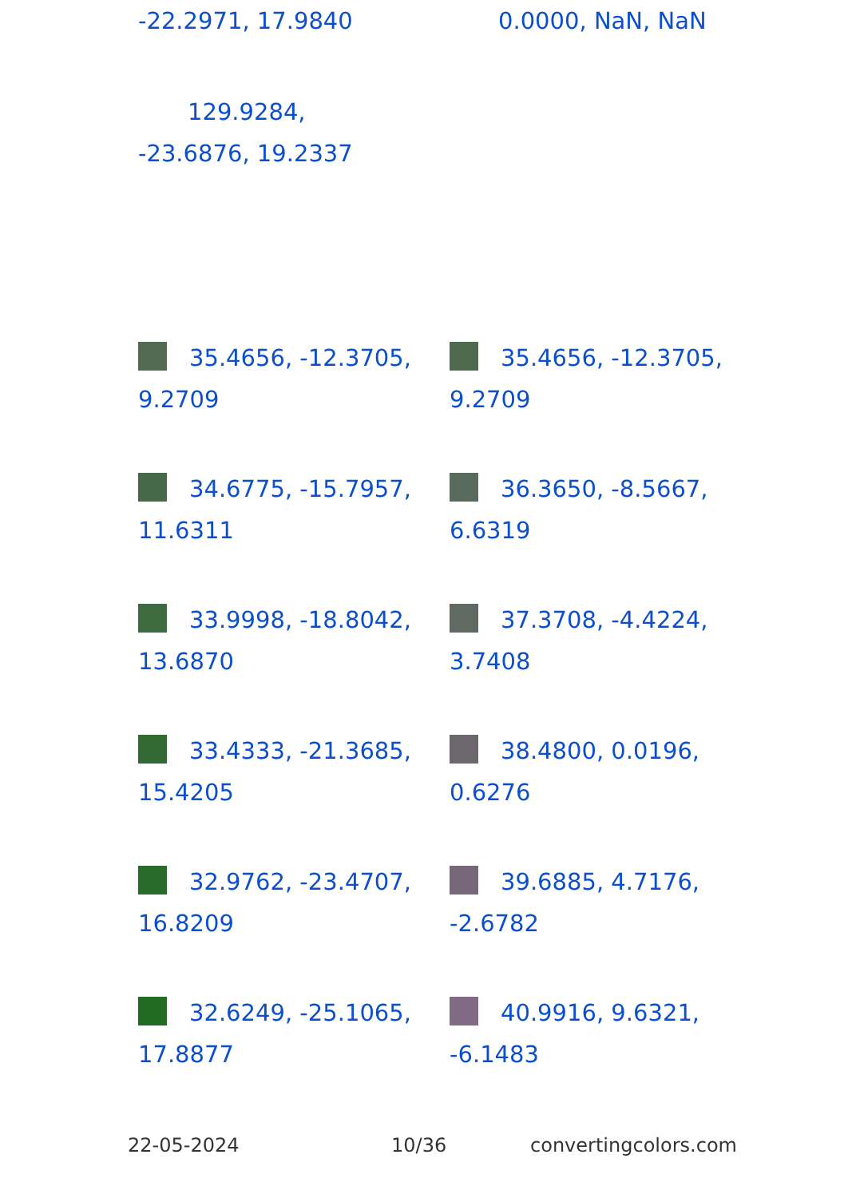-22.2971, 17.9840 0.0000, NaN, NaN
129.9284,
-23.6876, 19.2337
35.4656, -12.3705, 9.2709
35.4656, -12.3705, 9.2709
34.6775, -15.7957, 11.6311
36.3650, -8.5667, 6.6319
33.9998, -18.8042, 13.6870
37.3708, -4.4224, 3.7408
33.4333, -21.3685, 15.4205
38.4800, 0.0196, 0.6276
32.9762, -23.4707, 16.8209
39.6885, 4.7176, -2.6782
32.6249, -25.1065, 17.8877
40.9916, 9.6321, -6.1483
22-05-2024 10/36 convertingcolors.com